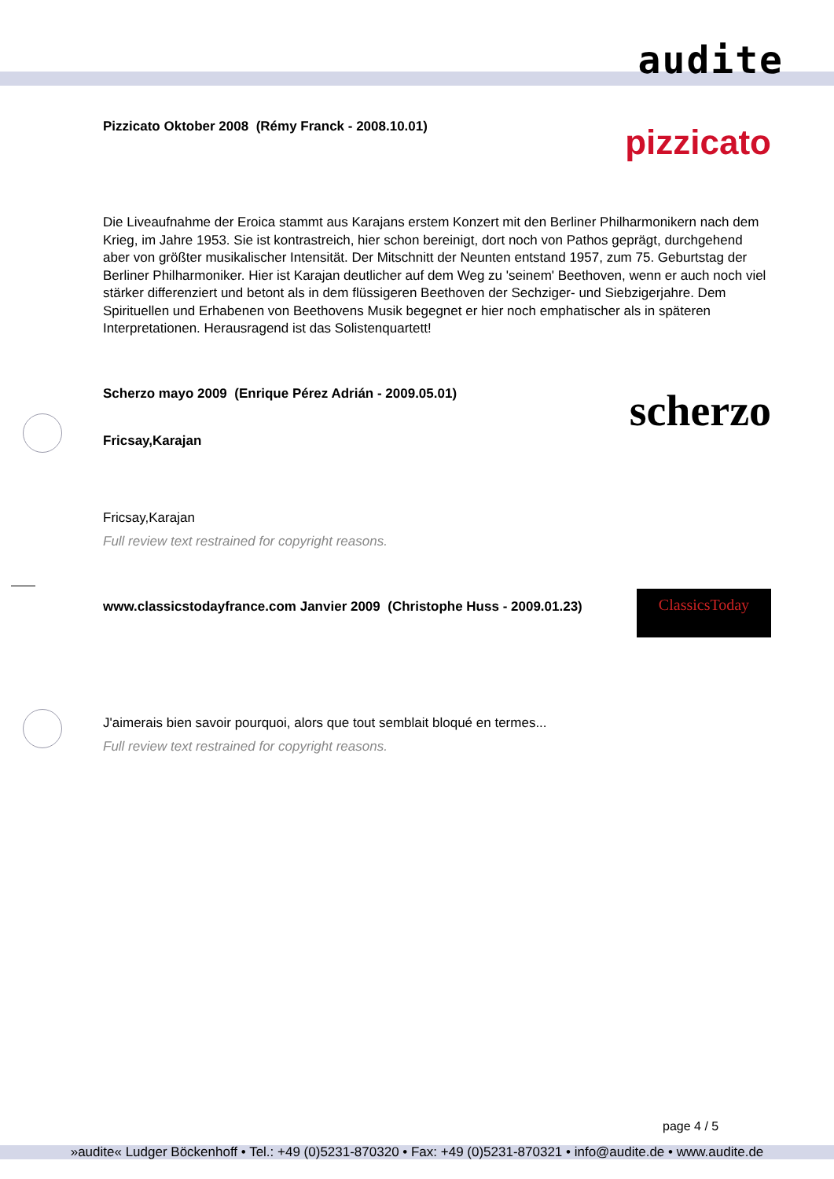audite
Pizzicato Oktober 2008 (Rémy Franck - 2008.10.01)
pizzicato
Die Liveaufnahme der Eroica stammt aus Karajans erstem Konzert mit den Berliner Philharmonikern nach dem Krieg, im Jahre 1953. Sie ist kontrastreich, hier schon bereinigt, dort noch von Pathos geprägt, durchgehend aber von größter musikalischer Intensität. Der Mitschnitt der Neunten entstand 1957, zum 75. Geburtstag der Berliner Philharmoniker. Hier ist Karajan deutlicher auf dem Weg zu 'seinem' Beethoven, wenn er auch noch viel stärker differenziert und betont als in dem flüssigeren Beethoven der Sechziger- und Siebzigerjahre. Dem Spirituellen und Erhabenen von Beethovens Musik begegnet er hier noch emphatischer als in späteren Interpretationen. Herausragend ist das Solistenquartett!
Scherzo mayo 2009 (Enrique Pérez Adrián - 2009.05.01)
Fricsay,Karajan
scherzo
Fricsay,Karajan
Full review text restrained for copyright reasons.
www.classicstodayfrance.com Janvier 2009 (Christophe Huss - 2009.01.23)
ClassicsToday
J'aimerais bien savoir pourquoi, alors que tout semblait bloqué en termes...
Full review text restrained for copyright reasons.
page 4 / 5
»audite« Ludger Böckenhoff • Tel.: +49 (0)5231-870320 • Fax: +49 (0)5231-870321 • info@audite.de • www.audite.de